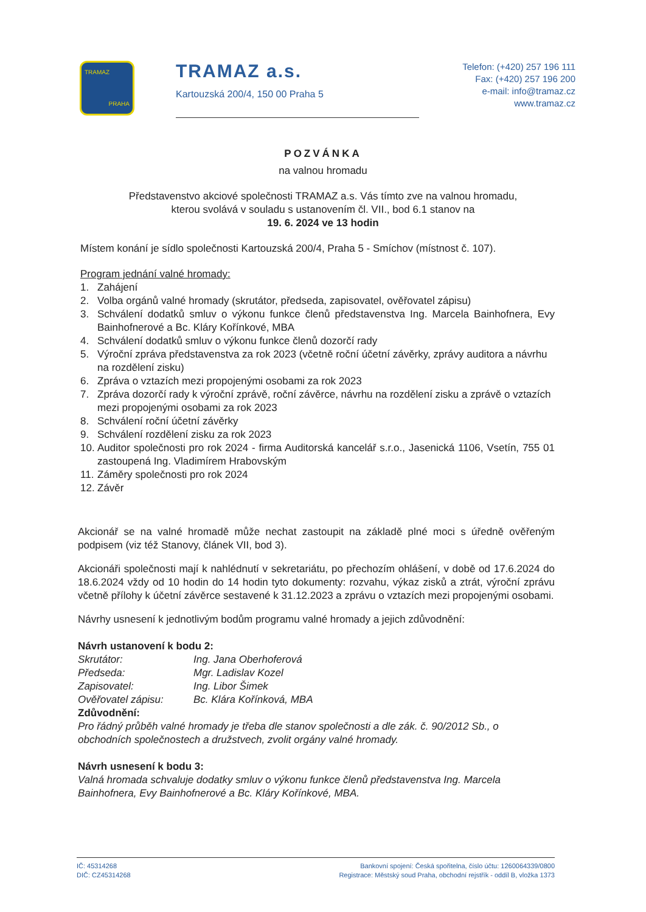TRAMAZ
PRAHA
TRAMAZ a.s.
Kartouzská 200/4, 150 00 Praha 5
Telefon: (+420) 257 196 111
Fax: (+420) 257 196 200
e-mail: info@tramaz.cz
www.tramaz.cz
POZVÁNKA
na valnou hromadu
Představenstvo akciové společnosti TRAMAZ a.s. Vás tímto zve na valnou hromadu,
kterou svolává v souladu s ustanovením čl. VII., bod 6.1 stanov na
19. 6. 2024 ve 13 hodin
Místem konání je sídlo společnosti Kartouzská 200/4, Praha 5 - Smíchov (místnost č. 107).
Program jednání valné hromady:
1. Zahájení
2. Volba orgánů valné hromady (skrutátor, předseda, zapisovatel, ověřovatel zápisu)
3. Schválení dodatků smluv o výkonu funkce členů představenstva Ing. Marcela Bainhofnera, Evy Bainhofnerové a Bc. Kláry Kořínkové, MBA
4. Schválení dodatků smluv o výkonu funkce členů dozorčí rady
5. Výroční zpráva představenstva za rok 2023 (včetně roční účetní závěrky, zprávy auditora a návrhu na rozdělení zisku)
6. Zpráva o vztazích mezi propojenými osobami za rok 2023
7. Zpráva dozorčí rady k výroční zprávě, roční závěrce, návrhu na rozdělení zisku a zprávě o vztazích mezi propojenými osobami za rok 2023
8. Schválení roční účetní závěrky
9. Schválení rozdělení zisku za rok 2023
10.
Auditor společnosti pro rok 2024 - firma Auditorská kancelář s.r.o., Jasenická 1106, Vsetín, 755 01 zastoupená Ing. Vladimírem Hrabovským
11. Záměry společnosti pro rok 2024
12. Závěr
Akcionář se na valné hromadě může nechat zastoupit na základě plné moci s úředně ověřeným podpisem (viz též Stanovy, článek VII, bod 3).
Akcionáři společnosti mají k nahlédnutí v sekretariátu, po přechozím ohlášení, v době od 17.6.2024 do 18.6.2024 vždy od 10 hodin do 14 hodin tyto dokumenty: rozvahu, výkaz zisků a ztrát, výroční zprávu včetně přílohy k účetní závěrce sestavené k 31.12.2023 a zprávu o vztazích mezi propojenými osobami.
Návrhy usnesení k jednotlivým bodům programu valné hromady a jejich zdůvodnění:
Návrh ustanovení k bodu 2:
| Skrutátor: | Ing. Jana Oberhoferová |
| Předseda: | Mgr. Ladislav Kozel |
| Zapisovatel: | Ing. Libor Šimek |
| Ověřovatel zápisu: | Bc. Klára Kořínková, MBA |
Zdůvodnění:
Pro řádný průběh valné hromady je třeba dle stanov společnosti a dle zák. č. 90/2012 Sb., o obchodních společnostech a družstvech, zvolit orgány valné hromady.
Návrh usnesení k bodu 3:
Valná hromada schvaluje dodatky smluv o výkonu funkce členů představenstva Ing. Marcela Bainhofnera, Evy Bainhofnerové a Bc. Kláry Kořínkové, MBA.
IČ: 45314268
DIČ: CZ45314268
Bankovní spojení: Česká spořitelna, číslo účtu: 1260064339/0800
Registrace: Městský soud Praha, obchodní rejstřík - oddíl B, vložka 1373